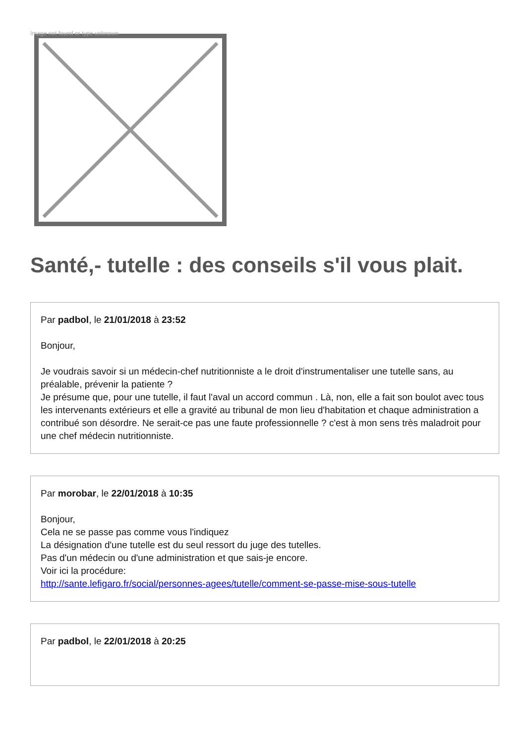Image not found or type unknown
Santé,- tutelle : des conseils s'il vous plait.
Par padbol, le 21/01/2018 à 23:52
Bonjour,
Je voudrais savoir si un médecin-chef nutritionniste a le droit d'instrumentaliser une tutelle sans, au préalable, prévenir la patiente ?
Je présume que, pour une tutelle, il faut l'aval un accord commun . Là, non, elle a fait son boulot avec tous les intervenants extérieurs et elle a gravité au tribunal de mon lieu d'habitation et chaque administration a contribué son désordre. Ne serait-ce pas une faute professionnelle ? c'est à mon sens très maladroit pour une chef médecin nutritionniste.
Par morobar, le 22/01/2018 à 10:35
Bonjour,
Cela ne se passe pas comme vous l'indiquez
La désignation d'une tutelle est du seul ressort du juge des tutelles.
Pas d'un médecin ou d'une administration et que sais-je encore.
Voir ici la procédure:
http://sante.lefigaro.fr/social/personnes-agees/tutelle/comment-se-passe-mise-sous-tutelle
Par padbol, le 22/01/2018 à 20:25